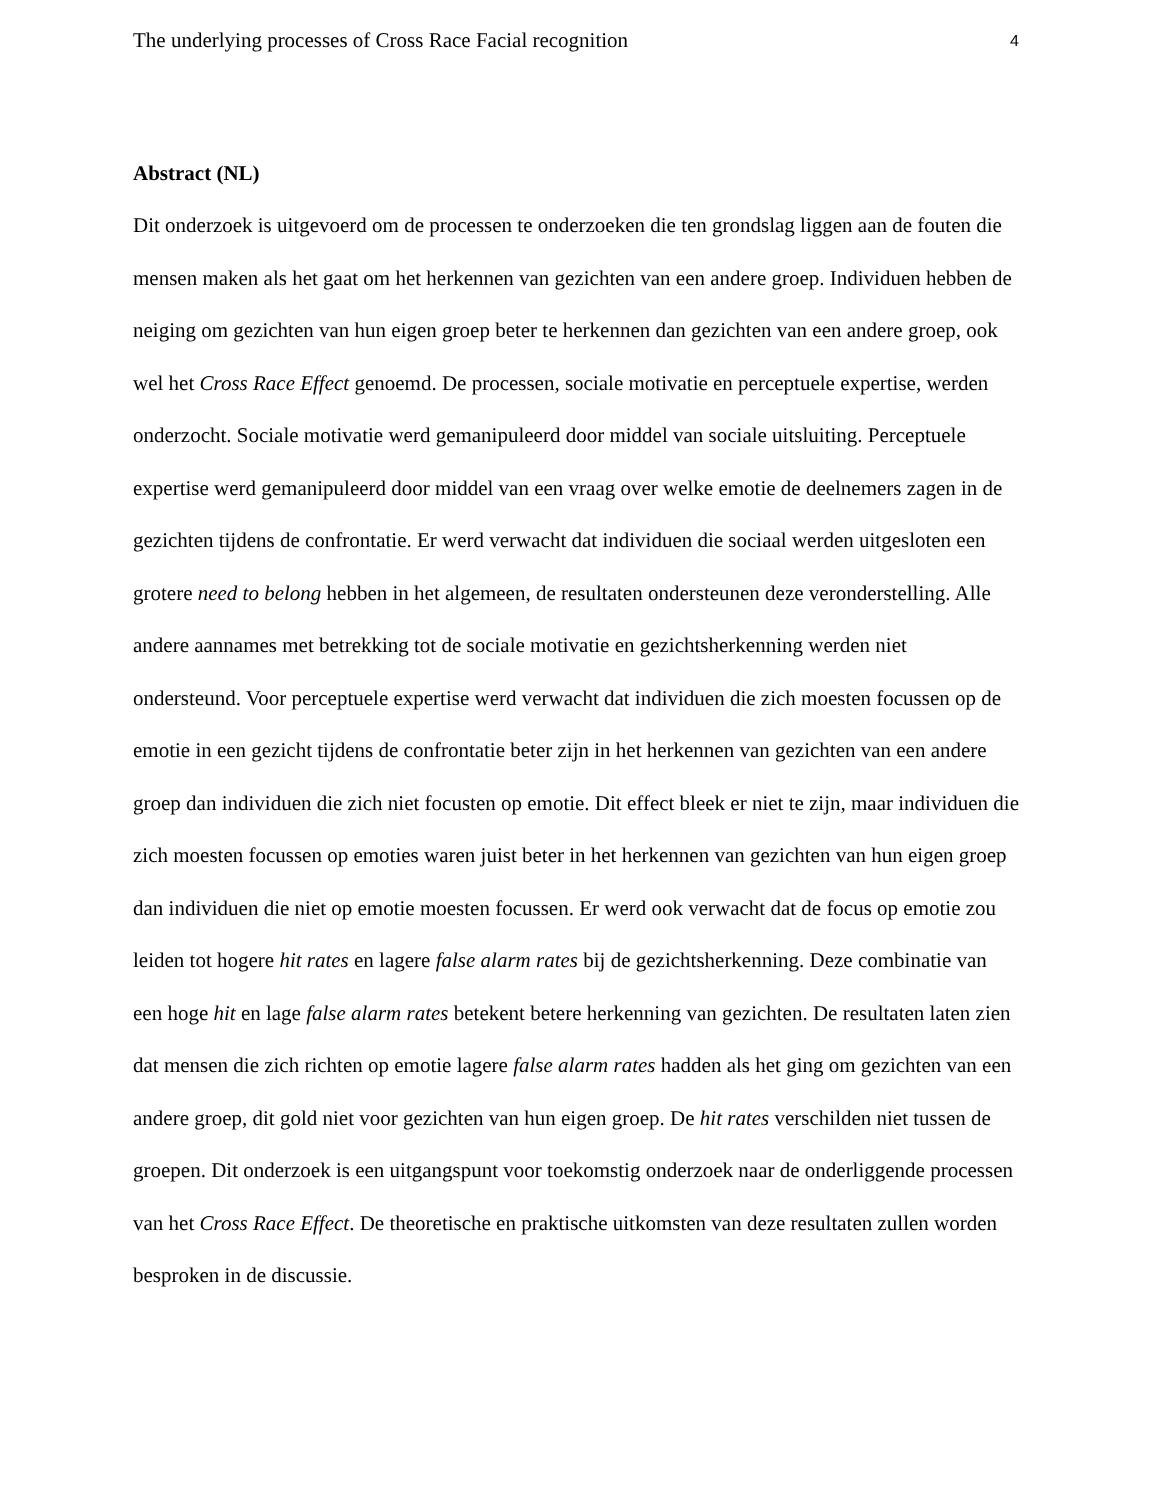The underlying processes of Cross Race Facial recognition 4
Abstract (NL)
Dit onderzoek is uitgevoerd om de processen te onderzoeken die ten grondslag liggen aan de fouten die mensen maken als het gaat om het herkennen van gezichten van een andere groep. Individuen hebben de neiging om gezichten van hun eigen groep beter te herkennen dan gezichten van een andere groep, ook wel het Cross Race Effect genoemd. De processen, sociale motivatie en perceptuele expertise, werden onderzocht. Sociale motivatie werd gemanipuleerd door middel van sociale uitsluiting. Perceptuele expertise werd gemanipuleerd door middel van een vraag over welke emotie de deelnemers zagen in de gezichten tijdens de confrontatie. Er werd verwacht dat individuen die sociaal werden uitgesloten een grotere need to belong hebben in het algemeen, de resultaten ondersteunen deze veronderstelling. Alle andere aannames met betrekking tot de sociale motivatie en gezichtsherkenning werden niet ondersteund. Voor perceptuele expertise werd verwacht dat individuen die zich moesten focussen op de emotie in een gezicht tijdens de confrontatie beter zijn in het herkennen van gezichten van een andere groep dan individuen die zich niet focusten op emotie. Dit effect bleek er niet te zijn, maar individuen die zich moesten focussen op emoties waren juist beter in het herkennen van gezichten van hun eigen groep dan individuen die niet op emotie moesten focussen. Er werd ook verwacht dat de focus op emotie zou leiden tot hogere hit rates en lagere false alarm rates bij de gezichtsherkenning. Deze combinatie van een hoge hit en lage false alarm rates betekent betere herkenning van gezichten. De resultaten laten zien dat mensen die zich richten op emotie lagere false alarm rates hadden als het ging om gezichten van een andere groep, dit gold niet voor gezichten van hun eigen groep. De hit rates verschilden niet tussen de groepen. Dit onderzoek is een uitgangspunt voor toekomstig onderzoek naar de onderliggende processen van het Cross Race Effect. De theoretische en praktische uitkomsten van deze resultaten zullen worden besproken in de discussie.